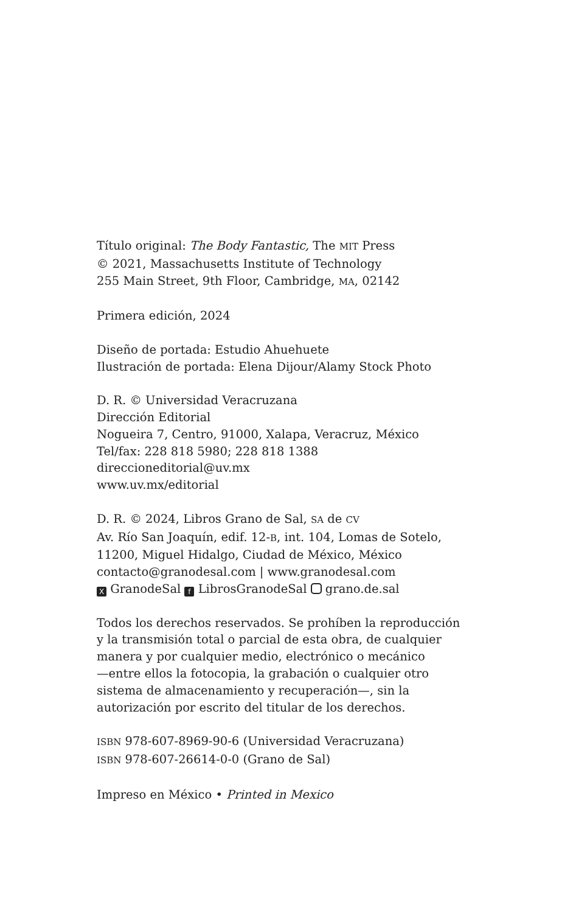Título original: The Body Fantastic, The MIT Press
© 2021, Massachusetts Institute of Technology
255 Main Street, 9th Floor, Cambridge, MA, 02142
Primera edición, 2024
Diseño de portada: Estudio Ahuehuete
Ilustración de portada: Elena Dijour/Alamy Stock Photo
D. R. © Universidad Veracruzana
Dirección Editorial
Nogueira 7, Centro, 91000, Xalapa, Veracruz, México
Tel/fax: 228 818 5980; 228 818 1388
direccioneditorial@uv.mx
www.uv.mx/editorial
D. R. © 2024, Libros Grano de Sal, SA de CV
Av. Río San Joaquín, edif. 12-B, int. 104, Lomas de Sotelo,
11200, Miguel Hidalgo, Ciudad de México, México
contacto@granodesal.com | www.granodesal.com
X GranodeSal f LibrosGranodeSal grano.de.sal
Todos los derechos reservados. Se prohíben la reproducción
y la transmisión total o parcial de esta obra, de cualquier
manera y por cualquier medio, electrónico o mecánico
—entre ellos la fotocopia, la grabación o cualquier otro
sistema de almacenamiento y recuperación—, sin la
autorización por escrito del titular de los derechos.
ISBN 978-607-8969-90-6 (Universidad Veracruzana)
ISBN 978-607-26614-0-0 (Grano de Sal)
Impreso en México • Printed in Mexico